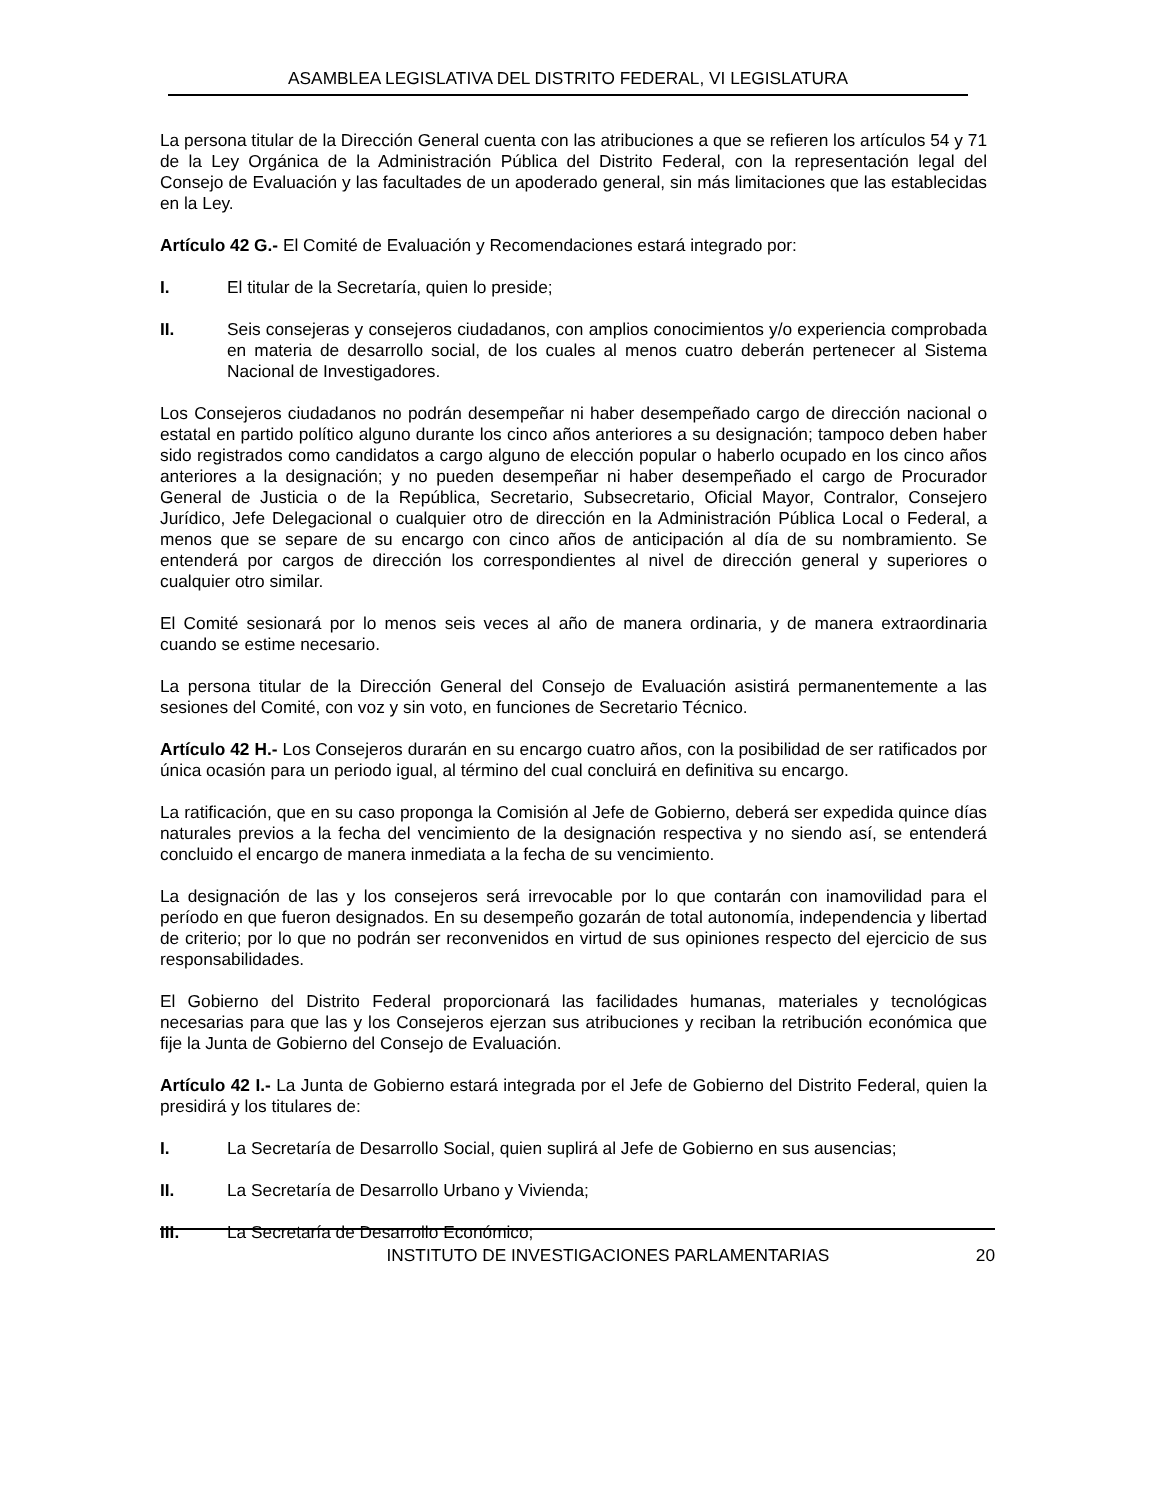ASAMBLEA LEGISLATIVA DEL DISTRITO FEDERAL, VI LEGISLATURA
La persona titular de la Dirección General cuenta con las atribuciones a que se refieren los artículos 54 y 71 de la Ley Orgánica de la Administración Pública del Distrito Federal, con la representación legal del Consejo de Evaluación y las facultades de un apoderado general, sin más limitaciones que las establecidas en la Ley.
Artículo 42 G.- El Comité de Evaluación y Recomendaciones estará integrado por:
I. El titular de la Secretaría, quien lo preside;
II. Seis consejeras y consejeros ciudadanos, con amplios conocimientos y/o experiencia comprobada en materia de desarrollo social, de los cuales al menos cuatro deberán pertenecer al Sistema Nacional de Investigadores.
Los Consejeros ciudadanos no podrán desempeñar ni haber desempeñado cargo de dirección nacional o estatal en partido político alguno durante los cinco años anteriores a su designación; tampoco deben haber sido registrados como candidatos a cargo alguno de elección popular o haberlo ocupado en los cinco años anteriores a la designación; y no pueden desempeñar ni haber desempeñado el cargo de Procurador General de Justicia o de la República, Secretario, Subsecretario, Oficial Mayor, Contralor, Consejero Jurídico, Jefe Delegacional o cualquier otro de dirección en la Administración Pública Local o Federal, a menos que se separe de su encargo con cinco años de anticipación al día de su nombramiento. Se entenderá por cargos de dirección los correspondientes al nivel de dirección general y superiores o cualquier otro similar.
El Comité sesionará por lo menos seis veces al año de manera ordinaria, y de manera extraordinaria cuando se estime necesario.
La persona titular de la Dirección General del Consejo de Evaluación asistirá permanentemente a las sesiones del Comité, con voz y sin voto, en funciones de Secretario Técnico.
Artículo 42 H.- Los Consejeros durarán en su encargo cuatro años, con la posibilidad de ser ratificados por única ocasión para un periodo igual, al término del cual concluirá en definitiva su encargo.
La ratificación, que en su caso proponga la Comisión al Jefe de Gobierno, deberá ser expedida quince días naturales previos a la fecha del vencimiento de la designación respectiva y no siendo así, se entenderá concluido el encargo de manera inmediata a la fecha de su vencimiento.
La designación de las y los consejeros será irrevocable por lo que contarán con inamovilidad para el período en que fueron designados. En su desempeño gozarán de total autonomía, independencia y libertad de criterio; por lo que no podrán ser reconvenidos en virtud de sus opiniones respecto del ejercicio de sus responsabilidades.
El Gobierno del Distrito Federal proporcionará las facilidades humanas, materiales y tecnológicas necesarias para que las y los Consejeros ejerzan sus atribuciones y reciban la retribución económica que fije la Junta de Gobierno del Consejo de Evaluación.
Artículo 42 I.- La Junta de Gobierno estará integrada por el Jefe de Gobierno del Distrito Federal, quien la presidirá y los titulares de:
I. La Secretaría de Desarrollo Social, quien suplirá al Jefe de Gobierno en sus ausencias;
II. La Secretaría de Desarrollo Urbano y Vivienda;
III. La Secretaría de Desarrollo Económico;
INSTITUTO DE INVESTIGACIONES PARLAMENTARIAS 20